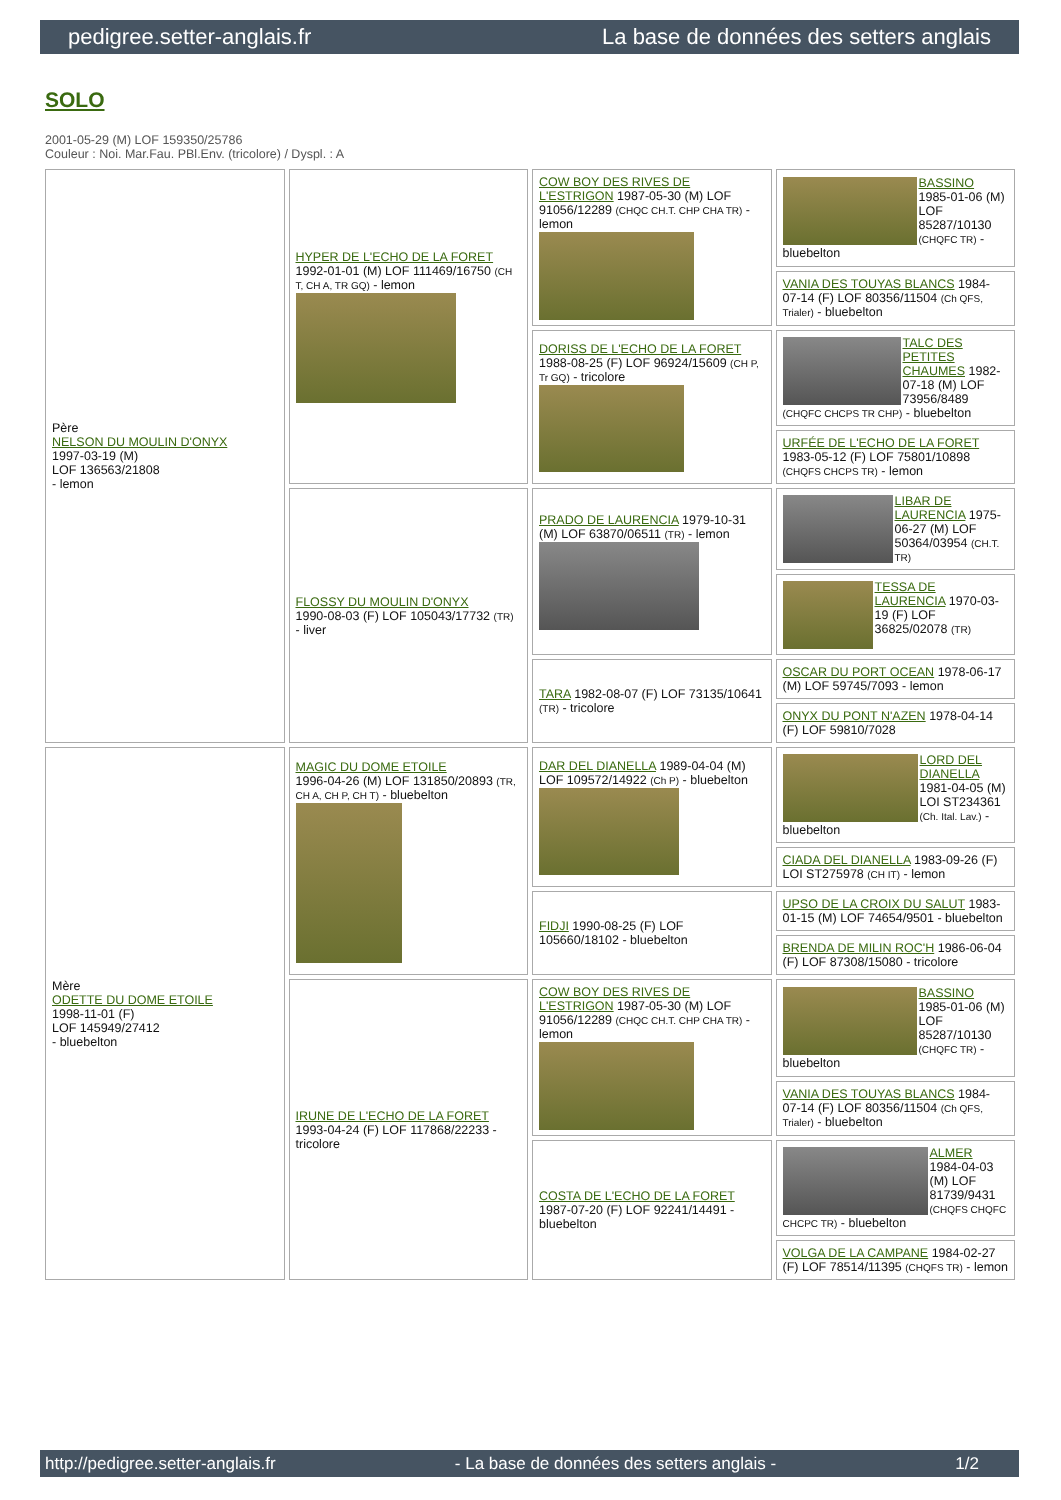pedigree.setter-anglais.fr La base de données des setters anglais
SOLO
2001-05-29 (M) LOF 159350/25786
Couleur : Noi. Mar.Fau. PBl.Env. (tricolore) / Dyspl. : A
| Père NELSON DU MOULIN D'ONYX 1997-03-19 (M) LOF 136563/21808 - lemon | HYPER DE L'ECHO DE LA FORET 1992-01-01 (M) LOF 111469/16750 (CH T, CH A, TR GQ) - lemon | COW BOY DES RIVES DE L'ESTRIGON 1987-05-30 (M) LOF 91056/12289 (CHQC CH.T. CHP CHA TR) - lemon | BASSINO 1985-01-06 (M) LOF 85287/10130 (CHQFC TR) - bluebelton |
| | | | VANIA DES TOUYAS BLANCS 1984-07-14 (F) LOF 80356/11504 (Ch QFS, Trialer) - bluebelton |
| | | DORISS DE L'ECHO DE LA FORET 1988-08-25 (F) LOF 96924/15609 (CH P, Tr GQ) - tricolore | TALC DES PETITES CHAUMES 1982-07-18 (M) LOF 73956/8489 (CHQFC CHCPS TR CHP) - bluebelton |
| | | | URFÉE DE L'ECHO DE LA FORET 1983-05-12 (F) LOF 75801/10898 (CHQFS CHCPS TR) - lemon |
| | FLOSSY DU MOULIN D'ONYX 1990-08-03 (F) LOF 105043/17732 (TR) - liver | PRADO DE LAURENCIA 1979-10-31 (M) LOF 63870/06511 (TR) - lemon | LIBAR DE LAURENCIA 1975-06-27 (M) LOF 50364/03954 (CH.T. TR) |
| | | | TESSA DE LAURENCIA 1970-03-19 (F) LOF 36825/02078 (TR) |
| | | TARA 1982-08-07 (F) LOF 73135/10641 (TR) - tricolore | OSCAR DU PORT OCEAN 1978-06-17 (M) LOF 59745/7093 - lemon |
| | | | ONYX DU PONT N'AZEN 1978-04-14 (F) LOF 59810/7028 |
| Mère ODETTE DU DOME ETOILE 1998-11-01 (F) LOF 145949/27412 - bluebelton | MAGIC DU DOME ETOILE 1996-04-26 (M) LOF 131850/20893 (TR, CH A, CH P, CH T) - bluebelton | DAR DEL DIANELLA 1989-04-04 (M) LOF 109572/14922 (Ch P) - bluebelton | LORD DEL DIANELLA 1981-04-05 (M) LOI ST234361 (Ch. Ital. Lav.) - bluebelton |
| | | | CIADA DEL DIANELLA 1983-09-26 (F) LOI ST275978 (CH IT) - lemon |
| | | FIDJI 1990-08-25 (F) LOF 105660/18102 - bluebelton | UPSO DE LA CROIX DU SALUT 1983-01-15 (M) LOF 74654/9501 - bluebelton |
| | | | BRENDA DE MILIN ROC'H 1986-06-04 (F) LOF 87308/15080 - tricolore |
| | IRUNE DE L'ECHO DE LA FORET 1993-04-24 (F) LOF 117868/22233 - tricolore | COW BOY DES RIVES DE L'ESTRIGON 1987-05-30 (M) LOF 91056/12289 (CHQC CH.T. CHP CHA TR) - lemon | BASSINO 1985-01-06 (M) LOF 85287/10130 (CHQFC TR) - bluebelton |
| | | | VANIA DES TOUYAS BLANCS 1984-07-14 (F) LOF 80356/11504 (Ch QFS, Trialer) - bluebelton |
| | | COSTA DE L'ECHO DE LA FORET 1987-07-20 (F) LOF 92241/14491 - bluebelton | ALMER 1984-04-03 (M) LOF 81739/9431 (CHQFS CHQFC CHCPC TR) - bluebelton |
| | | | VOLGA DE LA CAMPANE 1984-02-27 (F) LOF 78514/11395 (CHQFS TR) - lemon |
http://pedigree.setter-anglais.fr - La base de données des setters anglais - 1/2